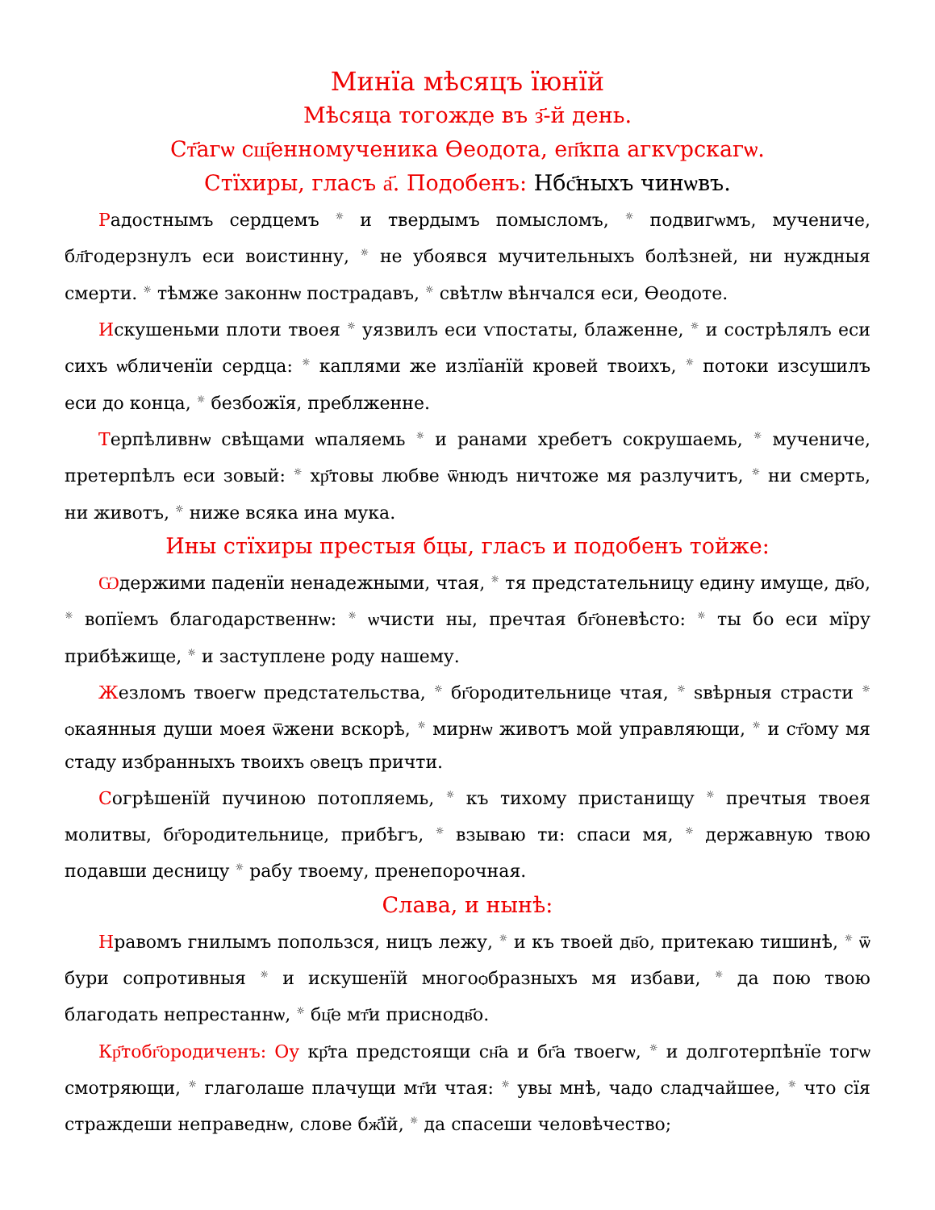Минїа мѣсяцъ їюнїй
Мѣсяца тогожде въ з҃-й день.
Ст҃агѡ сщ҃енномученика Ѳеодота, еп҃кпа агкѵрскагѡ.
Стїхиры, гласъ а҃. Подобенъ: Нбс҃ныхъ чинѡвъ.
Радостнымъ сердцемъ ☼ и твердымъ помысломъ, ☼ подвигѡмъ, мучениче, бл҃годерзнулъ еси воистинну, ☼ не убоявся мучительныхъ болѣзней, ни нуждныя смерти. ☼ тѣмже законнѡ пострадавъ, ☼ свѣтлѡ вѣнчался еси, Ѳеодоте.
Искушеньми плоти твоея ☼ уязвилъ еси ѵпостаты, блаженне, ☼ и сострѣлялъ еси сихъ ѡбличенїи сердца: ☼ каплями же излїанїй кровей твоихъ, ☼ потоки изсушилъ еси до конца, ☼ безбожїя, преблженне.
Терпѣливнѡ свѣщами ѡпаляемь ☼ и ранами хребетъ сокрушаемь, ☼ мучениче, претерпѣлъ еси зовый: ☼ хр҃товы любве ѿнюдъ ничтоже мя разлучитъ, ☼ ни смерть, ни животъ, ☼ ниже всяка ина мука.
Ины стїхиры престыя бцы, гласъ и подобенъ тойже:
Ѡдержими паденїи ненадежными, чтая, ☼ тя предстательницу единy имуще, дв҃о, ☼ вопїемъ благодарственнѡ: ☼ ѡчисти ны, пречтая бг҃оневѣсто: ☼ ты бо еси мїру прибѣжище, ☼ и заступлене роду нашему.
Жезломъ твоегѡ предстательства, ☼ бг҃ородительнице чтая, ☼ ѕвѣрныя страсти ☼ ѻкаянныя души моея ѿжени вскорѣ, ☼ мирнѡ животъ мой управляющи, ☼ и ст҃ому мя стаду избранныхъ твоихъ ѻвецъ причти.
Согрѣшенїй пучиною потопляемь, ☼ къ тихому пристанищу ☼ пречтыя твоея молитвы, бг҃ородительнице, прибѣгъ, ☼ взываю ти: спаси мя, ☼ державную твою подавши десницу ☼ рабу твоему, пренепорочная.
Слава, и нынѣ:
Нравомъ гнилымъ попользся, ницъ лежу, ☼ и къ твоей дв҃о, притекаю тишинѣ, ☼ ѿ бури сопротивныя ☼ и искушенїй многоѻбразныхъ мя избави, ☼ да пою твою благодать непрестаннѡ, ☼ бц҃е мт҃и приснодв҃о.
Кр҃тобг҃ородиченъ: Оу кр҃та предстоящи сн҃а и бг҃а твоегѡ, ☼ и долготерпѣнїе тогѡ смотряющи, ☼ глаголаше плачущи мт҃и чтая: ☼ увы мнѣ, чадо сладчайшее, ☼ что сїя страждеши неправеднѡ, слове бж҃їй, ☼ да спасеши человѣчество;